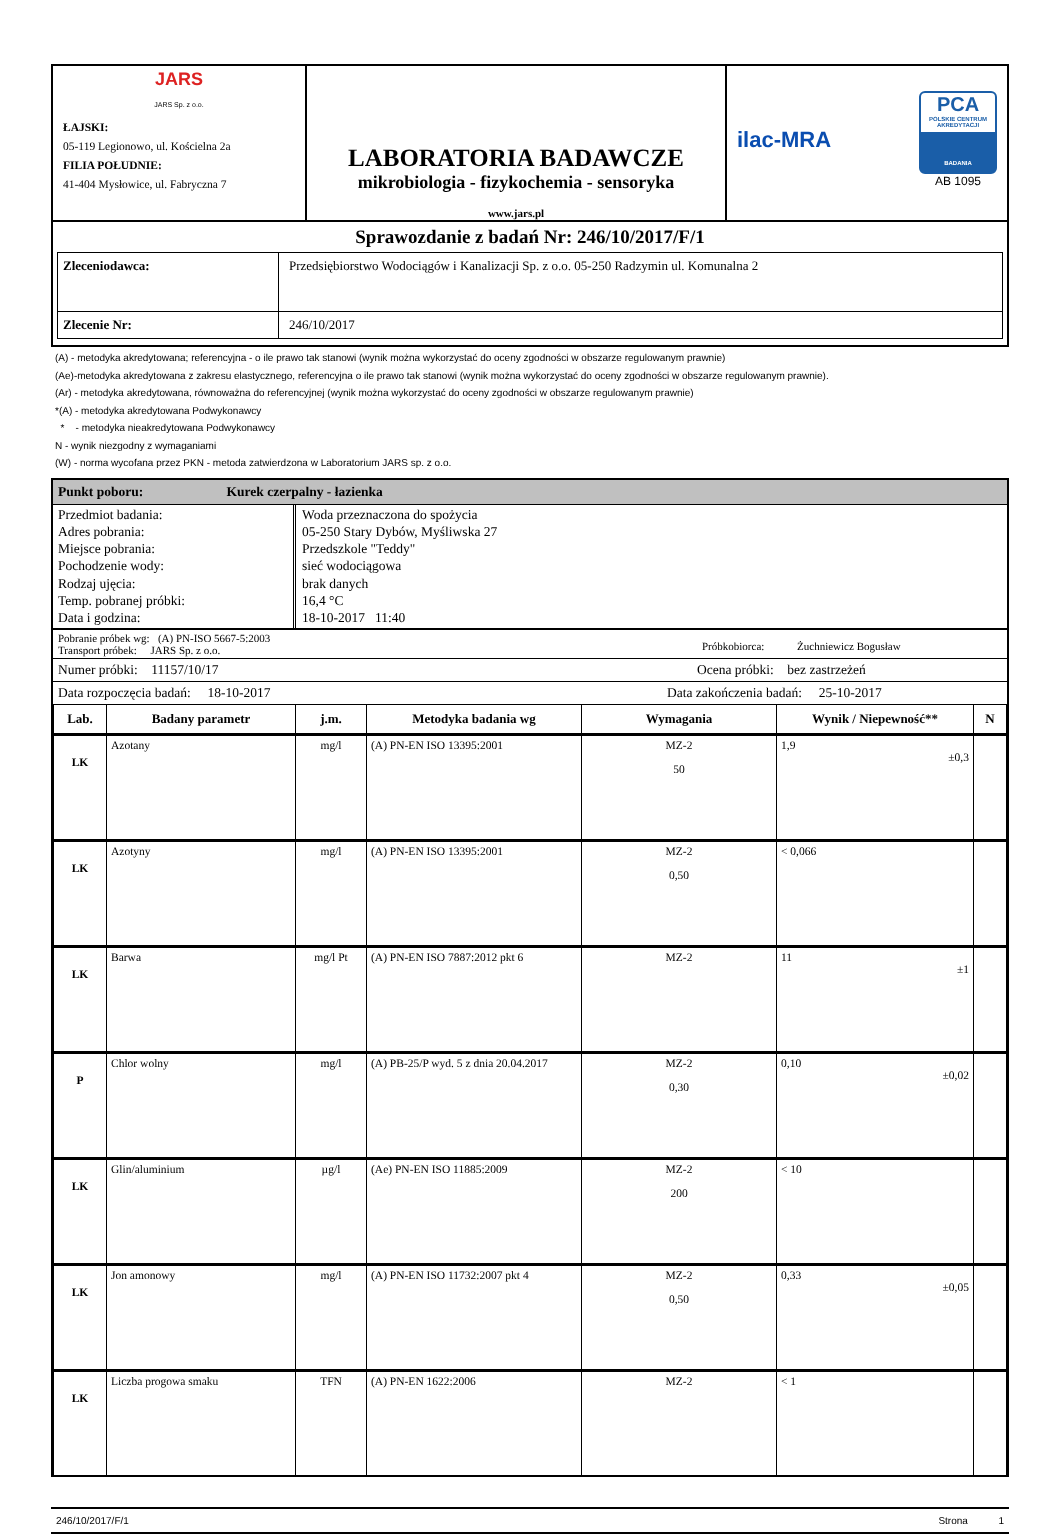| JARS JARS Sp. z o.o. ŁAJSKI: 05-119 Legionowo, ul. Kościelna 2a FILIA POŁUDNIE: 41-404 Mysłowice, ul. Fabryczna 7 | LABORATORIA BADAWCZE mikrobiologia - fizykochemia - sensoryka www.jars.pl | ilac-MRA PCA POLSKIE CENTRUM AKREDYTACJI BADANIA AB 1095 |
| Sprawozdanie z badań Nr: 246/10/2017/F/1 / Zleceniodawca: / Przedsiębiorstwo Wodociągów i Kanalizacji Sp. z o.o. 05-250 Radzymin ul. Komunalna 2 / / Zlecenie Nr: / 246/10/2017 / | | |
(A) - metodyka akredytowana; referencyjna - o ile prawo tak stanowi (wynik można wykorzystać do oceny zgodności w obszarze regulowanym prawnie)
(Ae)-metodyka akredytowana z zakresu elastycznego, referencyjna o ile prawo tak stanowi (wynik można wykorzystać do oceny zgodności w obszarze regulowanym prawnie).
(Ar) - metodyka akredytowana, równoważna do referencyjnej (wynik można wykorzystać do oceny zgodności w obszarze regulowanym prawnie)
*(A) - metodyka akredytowana Podwykonawcy
* - metodyka nieakredytowana Podwykonawcy
N - wynik niezgodny z wymaganiami
(W) - norma wycofana przez PKN - metoda zatwierdzona w Laboratorium JARS sp. z o.o.
Punkt poboru: Kurek czerpalny - łazienka
Przedmiot badania:
Adres pobrania:
Miejsce pobrania:
Pochodzenie wody:
Rodzaj ujęcia:
Temp. pobranej próbki:
Data i godzina:
Woda przeznaczona do spożycia
05-250 Stary Dybów, Myśliwska 27
Przedszkole "Teddy"
sieć wodociągowa
brak danych
16,4 °C
18-10-2017 11:40
Pobranie próbek wg: (A) PN-ISO 5667-5:2003
Transport próbek: JARS Sp. z o.o.
Próbkobiorca: Żuchniewicz Bogusław
Numer próbki: 11157/10/17 Ocena próbki: bez zastrzeżeń
Data rozpoczęcia badań: 18-10-2017
Data zakończenia badań: 25-10-2017
| Lab. | Badany parametr | j.m. | Metodyka badania wg | Wymagania | Wynik / Niepewność** | N |
| --- | --- | --- | --- | --- | --- | --- |
| LK | Azotany | mg/l | (A) PN-EN ISO 13395:2001 | MZ-2 50 | 1,9 ±0,3 | |
| LK | Azotyny | mg/l | (A) PN-EN ISO 13395:2001 | MZ-2 0,50 | < 0,066 | |
| LK | Barwa | mg/l Pt | (A) PN-EN ISO 7887:2012 pkt 6 | MZ-2 | 11 ±1 | |
| P | Chlor wolny | mg/l | (A) PB-25/P wyd. 5 z dnia 20.04.2017 | MZ-2 0,30 | 0,10 ±0,02 | |
| LK | Glin/aluminium | µg/l | (Ae) PN-EN ISO 11885:2009 | MZ-2 200 | < 10 | |
| LK | Jon amonowy | mg/l | (A) PN-EN ISO 11732:2007 pkt 4 | MZ-2 0,50 | 0,33 ±0,05 | |
| LK | Liczba progowa smaku | TFN | (A) PN-EN 1622:2006 | MZ-2 | < 1 | |
246/10/2017/F/1 Strona 1